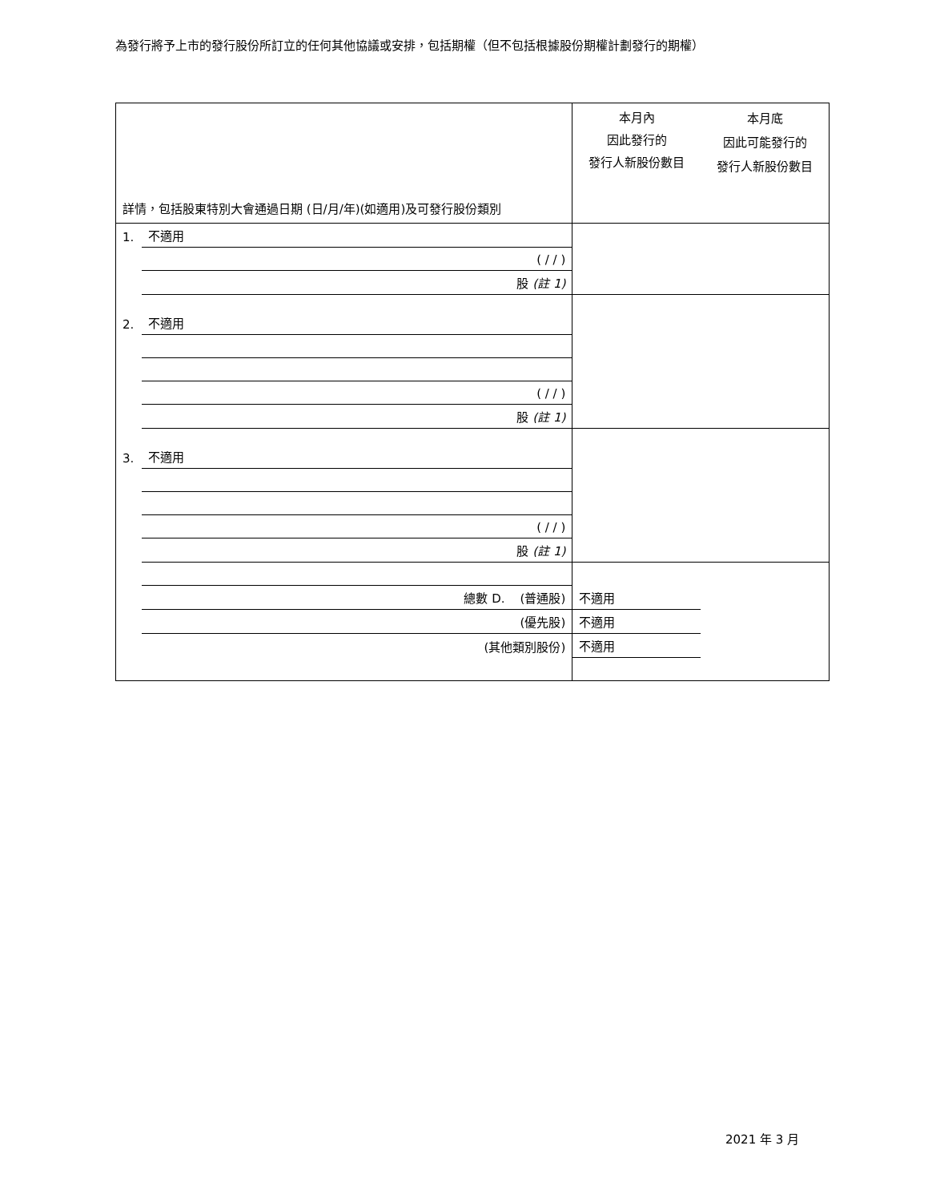為發行將予上市的發行股份所訂立的任何其他協議或安排，包括期權（但不包括根據股份期權計劃發行的期權）
| 詳情，包括股東特別大會通過日期 (日/月/年)(如適用)及可發行股份類別 | | 本月內 因此發行的 發行人新股份數目 | 本月底 因此可能發行的 發行人新股份數目 |
| 1. | 不適用 | | |
| | ( / / ) | | |
| | 股 (註 1) | | |
| 2. | 不適用 | | |
| | ( / / ) | | |
| | 股 (註 1) | | |
| 3. | 不適用 | | |
| | ( / / ) | | |
| | 股 (註 1) | | |
| | 總數 D. (普通股) | 不適用 | |
| | (優先股) | 不適用 | |
| | (其他類別股份) | 不適用 | |
2021 年 3 月